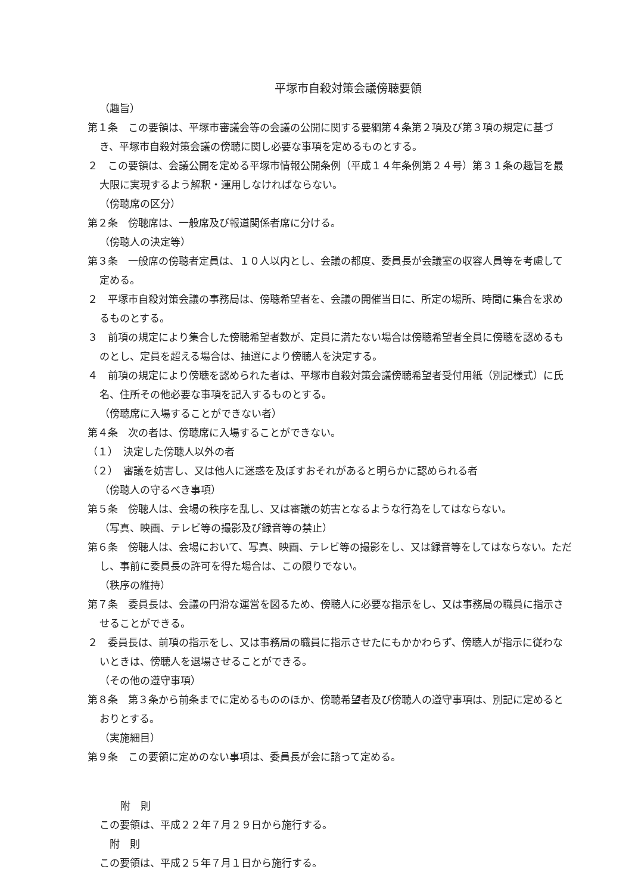平塚市自殺対策会議傍聴要領
（趣旨）
第１条　この要領は、平塚市審議会等の会議の公開に関する要綱第４条第２項及び第３項の規定に基づき、平塚市自殺対策会議の傍聴に関し必要な事項を定めるものとする。
２　この要領は、会議公開を定める平塚市情報公開条例（平成１４年条例第２４号）第３１条の趣旨を最大限に実現するよう解釈・運用しなければならない。
（傍聴席の区分）
第２条　傍聴席は、一般席及び報道関係者席に分ける。
（傍聴人の決定等）
第３条　一般席の傍聴者定員は、１０人以内とし、会議の都度、委員長が会議室の収容人員等を考慮して定める。
２　平塚市自殺対策会議の事務局は、傍聴希望者を、会議の開催当日に、所定の場所、時間に集合を求めるものとする。
３　前項の規定により集合した傍聴希望者数が、定員に満たない場合は傍聴希望者全員に傍聴を認めるものとし、定員を超える場合は、抽選により傍聴人を決定する。
４　前項の規定により傍聴を認められた者は、平塚市自殺対策会議傍聴希望者受付用紙（別記様式）に氏名、住所その他必要な事項を記入するものとする。
（傍聴席に入場することができない者）
第４条　次の者は、傍聴席に入場することができない。
（１）　決定した傍聴人以外の者
（２）　審議を妨害し、又は他人に迷惑を及ぼすおそれがあると明らかに認められる者
（傍聴人の守るべき事項）
第５条　傍聴人は、会場の秩序を乱し、又は審議の妨害となるような行為をしてはならない。
（写真、映画、テレビ等の撮影及び録音等の禁止）
第６条　傍聴人は、会場において、写真、映画、テレビ等の撮影をし、又は録音等をしてはならない。ただし、事前に委員長の許可を得た場合は、この限りでない。
（秩序の維持）
第７条　委員長は、会議の円滑な運営を図るため、傍聴人に必要な指示をし、又は事務局の職員に指示させることができる。
２　委員長は、前項の指示をし、又は事務局の職員に指示させたにもかかわらず、傍聴人が指示に従わないときは、傍聴人を退場させることができる。
（その他の遵守事項）
第８条　第３条から前条までに定めるもののほか、傍聴希望者及び傍聴人の遵守事項は、別記に定めるとおりとする。
（実施細目）
第９条　この要領に定めのない事項は、委員長が会に諮って定める。
附　則
この要領は、平成２２年７月２９日から施行する。
附　則
この要領は、平成２５年７月１日から施行する。